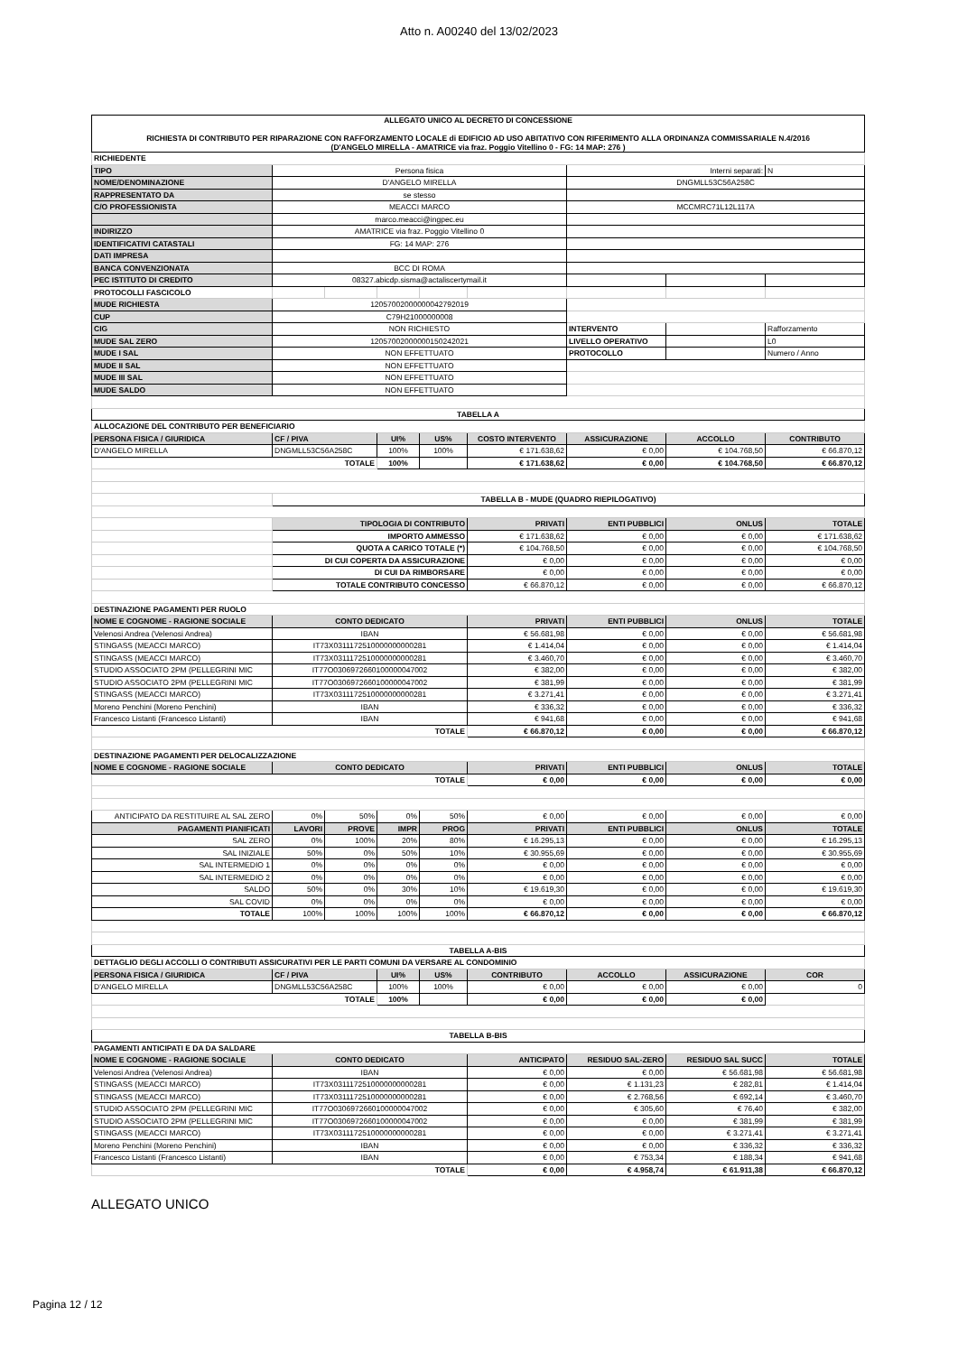Atto n. A00240 del 13/02/2023
| ALLEGATO UNICO AL DECRETO DI CONCESSIONE RICHIESTA DI CONTRIBUTO PER RIPARAZIONE CON RAFFORZAMENTO LOCALE di EDIFICIO AD USO ABITATIVO CON RIFERIMENTO ALLA ORDINANZA COMMISSARIALE N.4/2016 (D'ANGELO MIRELLA - AMATRICE via fraz. Poggio Vitellino 0 - FG: 14 MAP: 276 ) | | | | | | | | |
| --- | --- | --- | --- | --- | --- | --- | --- | --- |
| RICHIEDENTE | | | | | | | | |
| TIPO | Persona fisica | | | | | Interni separati: | | N |
| NOME/DENOMINAZIONE | D'ANGELO MIRELLA | | | | | DNGMLL53C56A258C | | |
| RAPPRESENTATO DA | se stesso | | | | | | | |
| C/O PROFESSIONISTA | MEACCI MARCO | | | | | MCCMRC71L12L117A | | |
| | marco.meacci@ingpec.eu | | | | | | | |
| INDIRIZZO | AMATRICE via fraz. Poggio Vitellino 0 | | | | | | | |
| IDENTIFICATIVI CATASTALI | FG: 14 MAP: 276 | | | | | | | |
| DATI IMPRESA | | | | | | | | |
| BANCA CONVENZIONATA | BCC DI ROMA | | | | | | | |
| PEC ISTITUTO DI CREDITO | 08327.abicdp.sisma@actaliscertymail.it | | | | | | | |
| PROTOCOLLI FASCICOLO | | | | | | | | |
| MUDE RICHIESTA | 12057002000000042792019 | | | | | | | |
| CUP | C79H21000000008 | | | | | | | |
| CIG | NON RICHIESTO | | | | | INTERVENTO | | Rafforzamento |
| MUDE SAL ZERO | 12057002000000150242021 | | | | | LIVELLO OPERATIVO | | L0 |
| MUDE I SAL | NON EFFETTUATO | | | | | PROTOCOLLO | | Numero / Anno |
| MUDE II SAL | NON EFFETTUATO | | | | | | | |
| MUDE III SAL | NON EFFETTUATO | | | | | | | |
| MUDE SALDO | NON EFFETTUATO | | | | | | | |
| TABELLA A | | | | | | | | |
| ALLOCAZIONE DEL CONTRIBUTO PER BENEFICIARIO | | | | | | | | |
| PERSONA FISICA / GIURIDICA | CF / PIVA | | UI% | US% | COSTO INTERVENTO | ASSICURAZIONE | ACCOLLO | CONTRIBUTO |
| D'ANGELO MIRELLA | DNGMLL53C56A258C | | 100% | 100% | € 171.638,62 | € 0,00 | € 104.768,50 | € 66.870,12 |
| TOTALE | | | 100% | | € 171.638,62 | € 0,00 | € 104.768,50 | € 66.870,12 |
| | TABELLA B - MUDE (QUADRO RIEPILOGATIVO) | | | | | | | |
| | TIPOLOGIA DI CONTRIBUTO | | | | PRIVATI | ENTI PUBBLICI | ONLUS | TOTALE |
| | IMPORTO AMMESSO | | | | € 171.638,62 | € 0,00 | € 0,00 | € 171.638,62 |
| | QUOTA A CARICO TOTALE (*) | | | | € 104.768,50 | € 0,00 | € 0,00 | € 104.768,50 |
| | DI CUI COPERTA DA ASSICURAZIONE | | | | € 0,00 | € 0,00 | € 0,00 | € 0,00 |
| | DI CUI DA RIMBORSARE | | | | € 0,00 | € 0,00 | € 0,00 | € 0,00 |
| | TOTALE CONTRIBUTO CONCESSO | | | | € 66.870,12 | € 0,00 | € 0,00 | € 66.870,12 |
| DESTINAZIONE PAGAMENTI PER RUOLO | | | | | | | | |
| NOME E COGNOME - RAGIONE SOCIALE | CONTO DEDICATO | | | | PRIVATI | ENTI PUBBLICI | ONLUS | TOTALE |
| Velenosi Andrea (Velenosi Andrea) | IBAN | | | | € 56.681,98 | € 0,00 | € 0,00 | € 56.681,98 |
| STINGASS (MEACCI MARCO) | IT73X0311172510000000000281 | | | | € 1.414,04 | € 0,00 | € 0,00 | € 1.414,04 |
| STINGASS (MEACCI MARCO) | IT73X0311172510000000000281 | | | | € 3.460,70 | € 0,00 | € 0,00 | € 3.460,70 |
| STUDIO ASSOCIATO 2PM (PELLEGRINI MIC | IT77O0306972660100000047002 | | | | € 382,00 | € 0,00 | € 0,00 | € 382,00 |
| STUDIO ASSOCIATO 2PM (PELLEGRINI MIC | IT77O0306972660100000047002 | | | | € 381,99 | € 0,00 | € 0,00 | € 381,99 |
| STINGASS (MEACCI MARCO) | IT73X0311172510000000000281 | | | | € 3.271,41 | € 0,00 | € 0,00 | € 3.271,41 |
| Moreno Penchini (Moreno Penchini) | IBAN | | | | € 336,32 | € 0,00 | € 0,00 | € 336,32 |
| Francesco Listanti (Francesco Listanti) | IBAN | | | | € 941,68 | € 0,00 | € 0,00 | € 941,68 |
| TOTALE | | | | | € 66.870,12 | € 0,00 | € 0,00 | € 66.870,12 |
| DESTINAZIONE PAGAMENTI PER DELOCALIZZAZIONE | | | | | | | | |
| NOME E COGNOME - RAGIONE SOCIALE | CONTO DEDICATO | | | | PRIVATI | ENTI PUBBLICI | ONLUS | TOTALE |
| TOTALE | | | | | € 0,00 | € 0,00 | € 0,00 | € 0,00 |
| ANTICIPATO DA RESTITUIRE AL SAL ZERO | 0% | 50% | 0% | 50% | € 0,00 | € 0,00 | € 0,00 | € 0,00 |
| PAGAMENTI PIANIFICATI | LAVORI | PROVE | IMPR | PROG | PRIVATI | ENTI PUBBLICI | ONLUS | TOTALE |
| SAL ZERO | 0% | 100% | 20% | 80% | € 16.295,13 | € 0,00 | € 0,00 | € 16.295,13 |
| SAL INIZIALE | 50% | 0% | 50% | 10% | € 30.955,69 | € 0,00 | € 0,00 | € 30.955,69 |
| SAL INTERMEDIO 1 | 0% | 0% | 0% | 0% | € 0,00 | € 0,00 | € 0,00 | € 0,00 |
| SAL INTERMEDIO 2 | 0% | 0% | 0% | 0% | € 0,00 | € 0,00 | € 0,00 | € 0,00 |
| SALDO | 50% | 0% | 30% | 10% | € 19.619,30 | € 0,00 | € 0,00 | € 19.619,30 |
| SAL COVID | 0% | 0% | 0% | 0% | € 0,00 | € 0,00 | € 0,00 | € 0,00 |
| TOTALE | 100% | 100% | 100% | 100% | € 66.870,12 | € 0,00 | € 0,00 | € 66.870,12 |
| TABELLA A-BIS | | | | | | | | |
| DETTAGLIO DEGLI ACCOLLI O CONTRIBUTI ASSICURATIVI PER LE PARTI COMUNI DA VERSARE AL CONDOMINIO | | | | | | | | |
| PERSONA FISICA / GIURIDICA | CF / PIVA | | UI% | US% | CONTRIBUTO | ACCOLLO | ASSICURAZIONE | COR |
| D'ANGELO MIRELLA | DNGMLL53C56A258C | | 100% | 100% | € 0,00 | € 0,00 | € 0,00 | 0 |
| TOTALE | | | 100% | | € 0,00 | € 0,00 | € 0,00 | |
| TABELLA B-BIS | | | | | | | | |
| PAGAMENTI ANTICIPATI E DA DA SALDARE | | | | | | | | |
| NOME E COGNOME - RAGIONE SOCIALE | CONTO DEDICATO | | | | ANTICIPATO | RESIDUO SAL-ZERO | RESIDUO SAL SUCC | TOTALE |
| Velenosi Andrea (Velenosi Andrea) | IBAN | | | | € 0,00 | € 0,00 | € 56.681,98 | € 56.681,98 |
| STINGASS (MEACCI MARCO) | IT73X0311172510000000000281 | | | | € 0,00 | € 1.131,23 | € 282,81 | € 1.414,04 |
| STINGASS (MEACCI MARCO) | IT73X0311172510000000000281 | | | | € 0,00 | € 2.768,56 | € 692,14 | € 3.460,70 |
| STUDIO ASSOCIATO 2PM (PELLEGRINI MIC | IT77O0306972660100000047002 | | | | € 0,00 | € 305,60 | € 76,40 | € 382,00 |
| STUDIO ASSOCIATO 2PM (PELLEGRINI MIC | IT77O0306972660100000047002 | | | | € 0,00 | € 0,00 | € 381,99 | € 381,99 |
| STINGASS (MEACCI MARCO) | IT73X0311172510000000000281 | | | | € 0,00 | € 0,00 | € 3.271,41 | € 3.271,41 |
| Moreno Penchini (Moreno Penchini) | IBAN | | | | € 0,00 | € 0,00 | € 336,32 | € 336,32 |
| Francesco Listanti (Francesco Listanti) | IBAN | | | | € 0,00 | € 753,34 | € 188,34 | € 941,68 |
| TOTALE | | | | | € 0,00 | € 4.958,74 | € 61.911,38 | € 66.870,12 |
ALLEGATO UNICO
Pagina 12 / 12